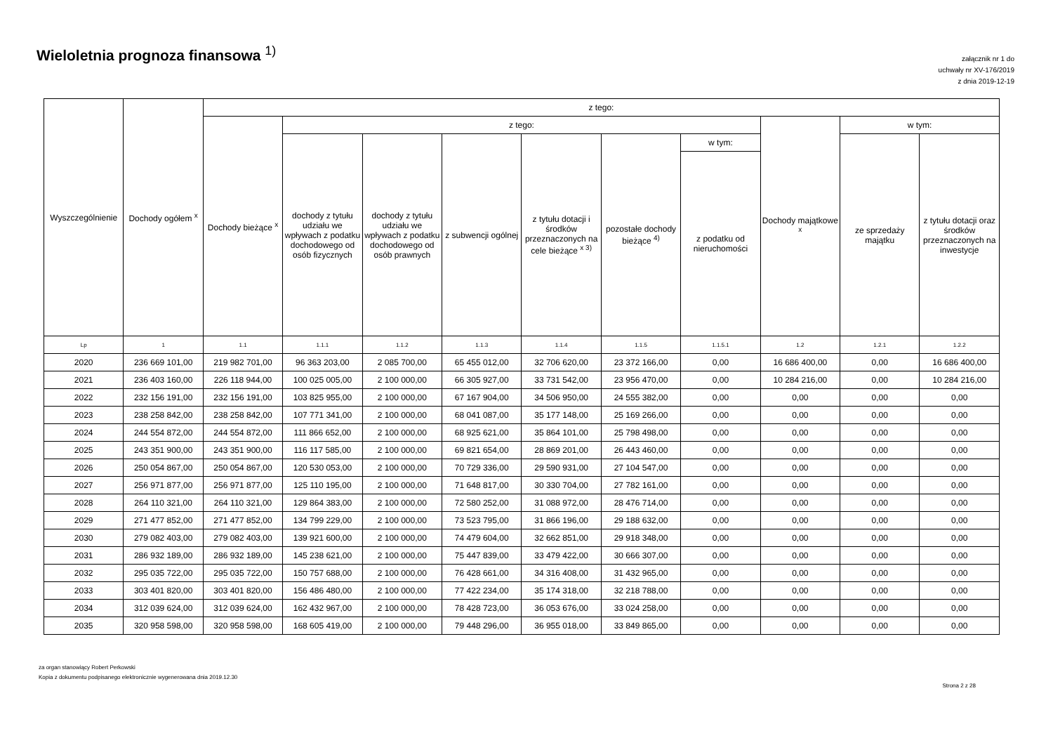Wieloletnia prognoza finansowa <sup>1)</sup>
załącznik nr 1 do
uchwały nr XV-176/2019
z dnia 2019-12-19
| Wyszczególnienie | Dochody ogółem <sup>x</sup> | z tego: | | | | | | | | | |
| --- | --- | --- | --- | --- | --- | --- | --- | --- | --- | --- | --- |
| | | Dochody bieżące <sup>x</sup> | z tego: | | | | | | Dochody majątkowe <sup>x</sup> | w tym: | |
| | | | dochody z tytułu udziału we wpływach z podatku dochodowego od osób fizycznych | dochody z tytułu udziału we wpływach z podatku dochodowego od osób prawnych | z subwencji ogólnej | z tytułu dotacji i środków przeznaczonych na cele bieżące <sup>x 3)</sup> | pozostałe dochody bieżące <sup>4)</sup> | w tym: | | ze sprzedaży majątku | z tytułu dotacji oraz środków przeznaczonych na inwestycje |
| | | | | | | | | z podatku od nieruchomości | | | |
| Lp | 1 | 1.1 | 1.1.1 | 1.1.2 | 1.1.3 | 1.1.4 | 1.1.5 | 1.1.5.1 | 1.2 | 1.2.1 | 1.2.2 |
| 2020 | 236 669 101,00 | 219 982 701,00 | 96 363 203,00 | 2 085 700,00 | 65 455 012,00 | 32 706 620,00 | 23 372 166,00 | 0,00 | 16 686 400,00 | 0,00 | 16 686 400,00 |
| 2021 | 236 403 160,00 | 226 118 944,00 | 100 025 005,00 | 2 100 000,00 | 66 305 927,00 | 33 731 542,00 | 23 956 470,00 | 0,00 | 10 284 216,00 | 0,00 | 10 284 216,00 |
| 2022 | 232 156 191,00 | 232 156 191,00 | 103 825 955,00 | 2 100 000,00 | 67 167 904,00 | 34 506 950,00 | 24 555 382,00 | 0,00 | 0,00 | 0,00 | 0,00 |
| 2023 | 238 258 842,00 | 238 258 842,00 | 107 771 341,00 | 2 100 000,00 | 68 041 087,00 | 35 177 148,00 | 25 169 266,00 | 0,00 | 0,00 | 0,00 | 0,00 |
| 2024 | 244 554 872,00 | 244 554 872,00 | 111 866 652,00 | 2 100 000,00 | 68 925 621,00 | 35 864 101,00 | 25 798 498,00 | 0,00 | 0,00 | 0,00 | 0,00 |
| 2025 | 243 351 900,00 | 243 351 900,00 | 116 117 585,00 | 2 100 000,00 | 69 821 654,00 | 28 869 201,00 | 26 443 460,00 | 0,00 | 0,00 | 0,00 | 0,00 |
| 2026 | 250 054 867,00 | 250 054 867,00 | 120 530 053,00 | 2 100 000,00 | 70 729 336,00 | 29 590 931,00 | 27 104 547,00 | 0,00 | 0,00 | 0,00 | 0,00 |
| 2027 | 256 971 877,00 | 256 971 877,00 | 125 110 195,00 | 2 100 000,00 | 71 648 817,00 | 30 330 704,00 | 27 782 161,00 | 0,00 | 0,00 | 0,00 | 0,00 |
| 2028 | 264 110 321,00 | 264 110 321,00 | 129 864 383,00 | 2 100 000,00 | 72 580 252,00 | 31 088 972,00 | 28 476 714,00 | 0,00 | 0,00 | 0,00 | 0,00 |
| 2029 | 271 477 852,00 | 271 477 852,00 | 134 799 229,00 | 2 100 000,00 | 73 523 795,00 | 31 866 196,00 | 29 188 632,00 | 0,00 | 0,00 | 0,00 | 0,00 |
| 2030 | 279 082 403,00 | 279 082 403,00 | 139 921 600,00 | 2 100 000,00 | 74 479 604,00 | 32 662 851,00 | 29 918 348,00 | 0,00 | 0,00 | 0,00 | 0,00 |
| 2031 | 286 932 189,00 | 286 932 189,00 | 145 238 621,00 | 2 100 000,00 | 75 447 839,00 | 33 479 422,00 | 30 666 307,00 | 0,00 | 0,00 | 0,00 | 0,00 |
| 2032 | 295 035 722,00 | 295 035 722,00 | 150 757 688,00 | 2 100 000,00 | 76 428 661,00 | 34 316 408,00 | 31 432 965,00 | 0,00 | 0,00 | 0,00 | 0,00 |
| 2033 | 303 401 820,00 | 303 401 820,00 | 156 486 480,00 | 2 100 000,00 | 77 422 234,00 | 35 174 318,00 | 32 218 788,00 | 0,00 | 0,00 | 0,00 | 0,00 |
| 2034 | 312 039 624,00 | 312 039 624,00 | 162 432 967,00 | 2 100 000,00 | 78 428 723,00 | 36 053 676,00 | 33 024 258,00 | 0,00 | 0,00 | 0,00 | 0,00 |
| 2035 | 320 958 598,00 | 320 958 598,00 | 168 605 419,00 | 2 100 000,00 | 79 448 296,00 | 36 955 018,00 | 33 849 865,00 | 0,00 | 0,00 | 0,00 | 0,00 |
za organ stanowiący Robert Perkowski
Kopia z dokumentu podpisanego elektronicznie wygenerowana dnia 2019.12.30
Strona 2 z 28